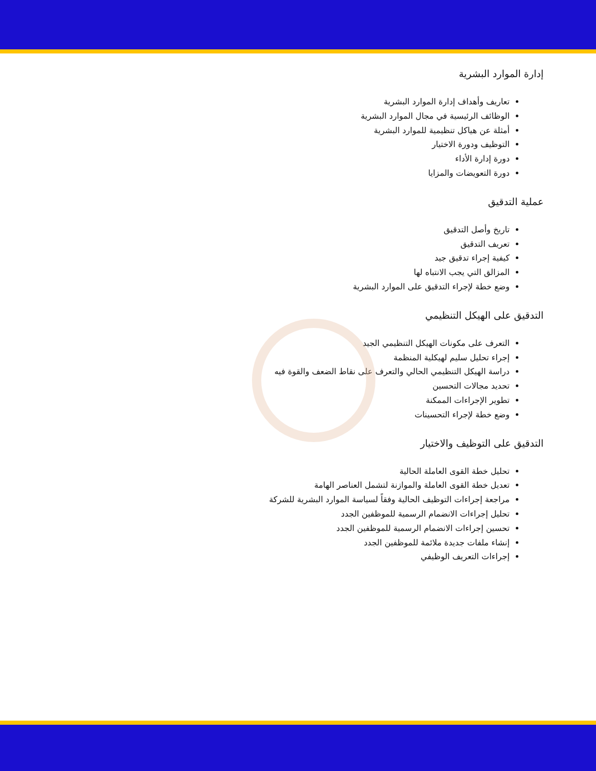إدارة الموارد البشرية
تعاريف وأهداف إدارة الموارد البشرية
الوظائف الرئيسية في مجال الموارد البشرية
أمثلة عن هياكل تنظيمية للموارد البشرية
التوظيف ودورة الاختيار
دورة إدارة الأداء
دورة التعويضات والمزايا
عملية التدقيق
تاريخ وأصل التدقيق
تعريف التدقيق
كيفية إجراء تدقيق جيد
المزالق التي يجب الانتباه لها
وضع خطة لإجراء التدقيق على الموارد البشرية
التدقيق على الهيكل التنظيمي
التعرف على مكونات الهيكل التنظيمي الجيد
إجراء تحليل سليم لهيكلية المنظمة
دراسة الهيكل التنظيمي الحالي والتعرف على نقاط الضعف والقوة فيه
تحديد مجالات التحسين
تطوير الإجراءات الممكنة
وضع خطة لإجراء التحسينات
التدقيق على التوظيف والاختيار
تحليل خطة القوى العاملة الحالية
تعديل خطة القوى العاملة والموازنة لتشمل العناصر الهامة
مراجعة إجراءات التوظيف الحالية وفقاً لسياسة الموارد البشرية للشركة
تحليل إجراءات الانضمام الرسمية للموظفين الجدد
تحسين إجراءات الانضمام الرسمية للموظفين الجدد
إنشاء ملفات جديدة ملائمة للموظفين الجدد
إجراءات التعريف الوظيفي